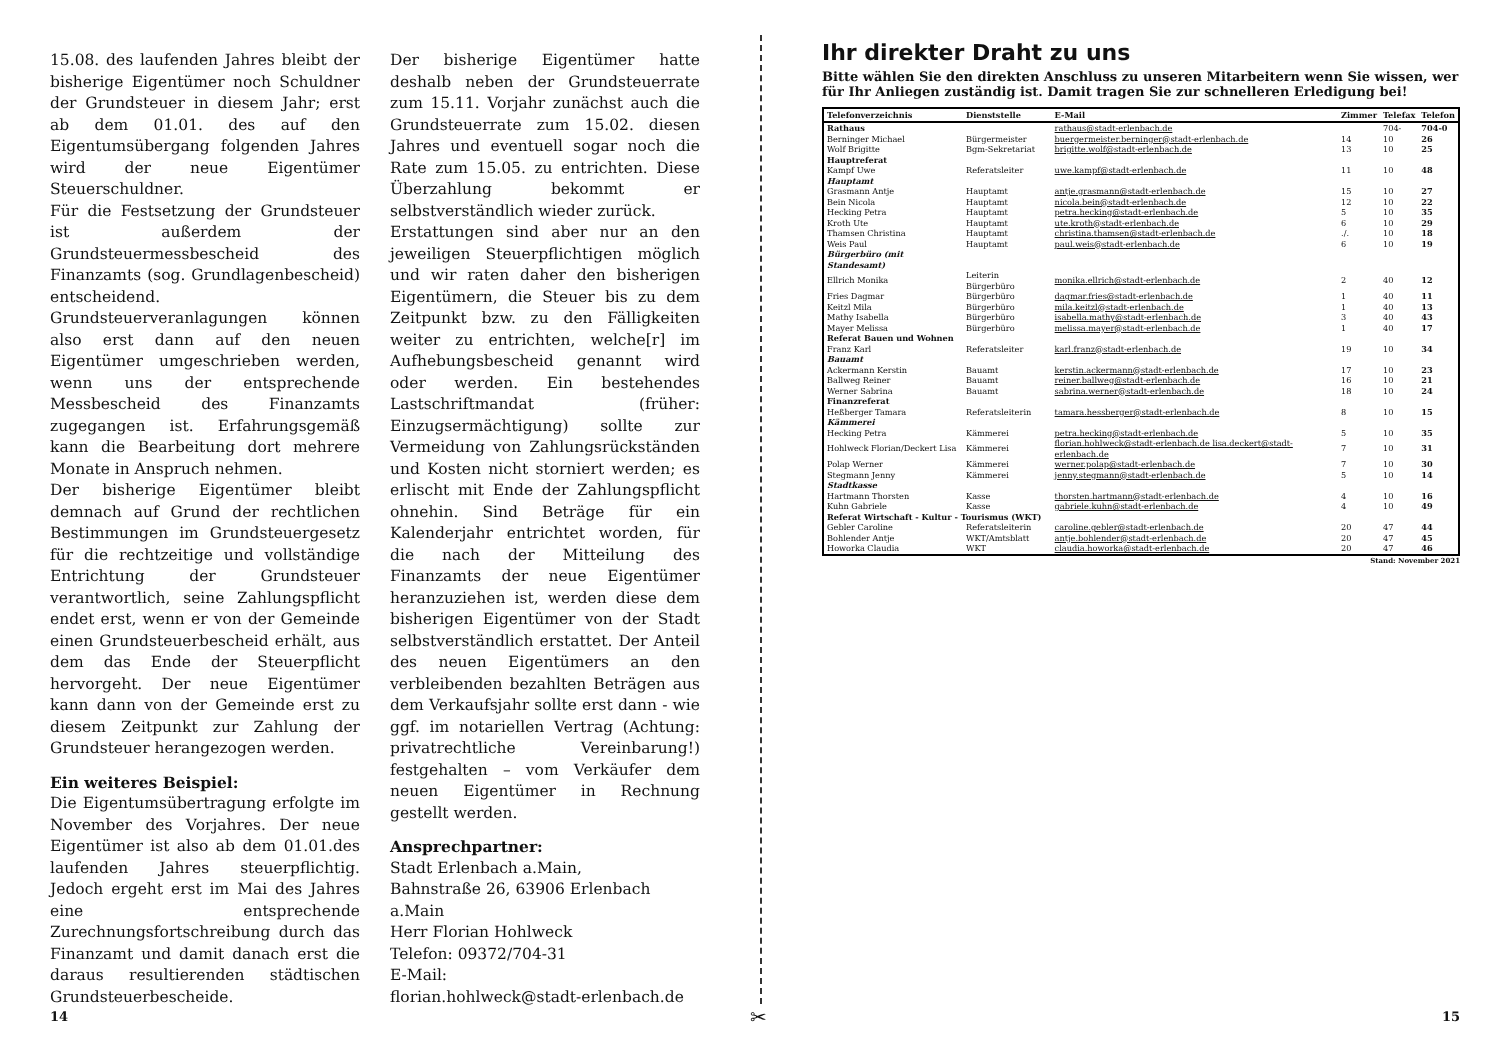15.08. des laufenden Jahres bleibt der bisherige Eigentümer noch Schuldner der Grundsteuer in diesem Jahr; erst ab dem 01.01. des auf den Eigentumsübergang folgenden Jahres wird der neue Eigentümer Steuerschuldner.
Für die Festsetzung der Grundsteuer ist außerdem der Grundsteuermessbescheid des Finanzamts (sog. Grundlagenbescheid) entscheidend. Grundsteuerveranlagungen können also erst dann auf den neuen Eigentümer umgeschrieben werden, wenn uns der entsprechende Messbescheid des Finanzamts zugegangen ist. Erfahrungsgemäß kann die Bearbeitung dort mehrere Monate in Anspruch nehmen.
Der bisherige Eigentümer bleibt demnach auf Grund der rechtlichen Bestimmungen im Grundsteuergesetz für die rechtzeitige und vollständige Entrichtung der Grundsteuer verantwortlich, seine Zahlungspflicht endet erst, wenn er von der Gemeinde einen Grundsteuerbescheid erhält, aus dem das Ende der Steuerpflicht hervorgeht. Der neue Eigentümer kann dann von der Gemeinde erst zu diesem Zeitpunkt zur Zahlung der Grundsteuer herangezogen werden.
Ein weiteres Beispiel:
Die Eigentumsübertragung erfolgte im November des Vorjahres. Der neue Eigentümer ist also ab dem 01.01.des laufenden Jahres steuerpflichtig. Jedoch ergeht erst im Mai des Jahres eine entsprechende Zurechnungsfortschreibung durch das Finanzamt und damit danach erst die daraus resultierenden städtischen Grundsteuerbescheide.
Der bisherige Eigentümer hatte deshalb neben der Grundsteuerrate zum 15.11. Vorjahr zunächst auch die Grundsteuerrate zum 15.02. diesen Jahres und eventuell sogar noch die Rate zum 15.05. zu entrichten. Diese Überzahlung bekommt er selbstverständlich wieder zurück.
Erstattungen sind aber nur an den jeweiligen Steuerpflichtigen möglich und wir raten daher den bisherigen Eigentümern, die Steuer bis zu dem Zeitpunkt bzw. zu den Fälligkeiten weiter zu entrichten, welche[r] im Aufhebungsbescheid genannt wird oder werden. Ein bestehendes Lastschriftmandat (früher: Einzugsermächtigung) sollte zur Vermeidung von Zahlungsrückständen und Kosten nicht storniert werden; es erlischt mit Ende der Zahlungspflicht ohnehin. Sind Beträge für ein Kalenderjahr entrichtet worden, für die nach der Mitteilung des Finanzamts der neue Eigentümer heranzuziehen ist, werden diese dem bisherigen Eigentümer von der Stadt selbstverständlich erstattet. Der Anteil des neuen Eigentümers an den verbleibenden bezahlten Beträgen aus dem Verkaufsjahr sollte erst dann - wie ggf. im notariellen Vertrag (Achtung: privatrechtliche Vereinbarung!) festgehalten – vom Verkäufer dem neuen Eigentümer in Rechnung gestellt werden.
Ansprechpartner:
Stadt Erlenbach a.Main,
Bahnstraße 26, 63906 Erlenbach a.Main
Herr Florian Hohlweck
Telefon: 09372/704-31
E-Mail:
florian.hohlweck@stadt-erlenbach.de
14
✂
Ihr direkter Draht zu uns
Bitte wählen Sie den direkten Anschluss zu unseren Mitarbeitern wenn Sie wissen, wer für Ihr Anliegen zuständig ist. Damit tragen Sie zur schnelleren Erledigung bei!
| Telefonverzeichnis | Dienststelle | E-Mail | Zimmer | Telefax | Telefon |
| --- | --- | --- | --- | --- | --- |
| Rathaus | | rathaus@stadt-erlenbach.de | | 704- | 704-0 |
| Berninger Michael | Bürgermeister | buergermeister.berninger@stadt-erlenbach.de | 14 | 10 | 26 |
| Wolf Brigitte | Bgm-Sekretariat | brigitte.wolf@stadt-erlenbach.de | 13 | 10 | 25 |
| Hauptreferat | | | | | |
| Kampf Uwe | Referatsleiter | uwe.kampf@stadt-erlenbach.de | 11 | 10 | 48 |
| Hauptamt | | | | | |
| Grasmann Antje | Hauptamt | antje.grasmann@stadt-erlenbach.de | 15 | 10 | 27 |
| Bein Nicola | Hauptamt | nicola.bein@stadt-erlenbach.de | 12 | 10 | 22 |
| Hecking Petra | Hauptamt | petra.hecking@stadt-erlenbach.de | 5 | 10 | 35 |
| Kroth Ute | Hauptamt | ute.kroth@stadt-erlenbach.de | 6 | 10 | 29 |
| Thamsen Christina | Hauptamt | christina.thamsen@stadt-erlenbach.de | ./. | 10 | 18 |
| Weis Paul | Hauptamt | paul.weis@stadt-erlenbach.de | 6 | 10 | 19 |
| Bürgerbüro (mit Standesamt) | | | | | |
| Ellrich Monika | Leiterin Bürgerbüro | monika.ellrich@stadt-erlenbach.de | 2 | 40 | 12 |
| Fries Dagmar | Bürgerbüro | dagmar.fries@stadt-erlenbach.de | 1 | 40 | 11 |
| Keitzl Mila | Bürgerbüro | mila.keitzl@stadt-erlenbach.de | 1 | 40 | 13 |
| Mathy Isabella | Bürgerbüro | isabella.mathy@stadt-erlenbach.de | 3 | 40 | 43 |
| Mayer Melissa | Bürgerbüro | melissa.mayer@stadt-erlenbach.de | 1 | 40 | 17 |
| Referat Bauen und Wohnen | | | | | |
| Franz Karl | Referatsleiter | karl.franz@stadt-erlenbach.de | 19 | 10 | 34 |
| Bauamt | | | | | |
| Ackermann Kerstin | Bauamt | kerstin.ackermann@stadt-erlenbach.de | 17 | 10 | 23 |
| Ballweg Reiner | Bauamt | reiner.ballweg@stadt-erlenbach.de | 16 | 10 | 21 |
| Werner Sabrina | Bauamt | sabrina.werner@stadt-erlenbach.de | 18 | 10 | 24 |
| Finanzreferat | | | | | |
| Heßberger Tamara | Referatsleiterin | tamara.hessberger@stadt-erlenbach.de | 8 | 10 | 15 |
| Kämmerei | | | | | |
| Hecking Petra | Kämmerei | petra.hecking@stadt-erlenbach.de | 5 | 10 | 35 |
| Hohlweck Florian/Deckert Lisa | Kämmerei | florian.hohlweck@stadt-erlenbach.de lisa.deckert@stadt-erlenbach.de | 7 | 10 | 31 |
| Polap Werner | Kämmerei | werner.polap@stadt-erlenbach.de | 7 | 10 | 30 |
| Stegmann Jenny | Kämmerei | jenny.stegmann@stadt-erlenbach.de | 5 | 10 | 14 |
| Stadtkasse | | | | | |
| Hartmann Thorsten | Kasse | thorsten.hartmann@stadt-erlenbach.de | 4 | 10 | 16 |
| Kuhn Gabriele | Kasse | gabriele.kuhn@stadt-erlenbach.de | 4 | 10 | 49 |
| Referat Wirtschaft - Kultur - Tourismus (WKT) | | | | | |
| Gebler Caroline | Referatsleiterin | caroline.gebler@stadt-erlenbach.de | 20 | 47 | 44 |
| Bohlender Antje | WKT/Amtsblatt | antje.bohlender@stadt-erlenbach.de | 20 | 47 | 45 |
| Howorka Claudia | WKT | claudia.howorka@stadt-erlenbach.de | 20 | 47 | 46 |
Stand: November 2021
15